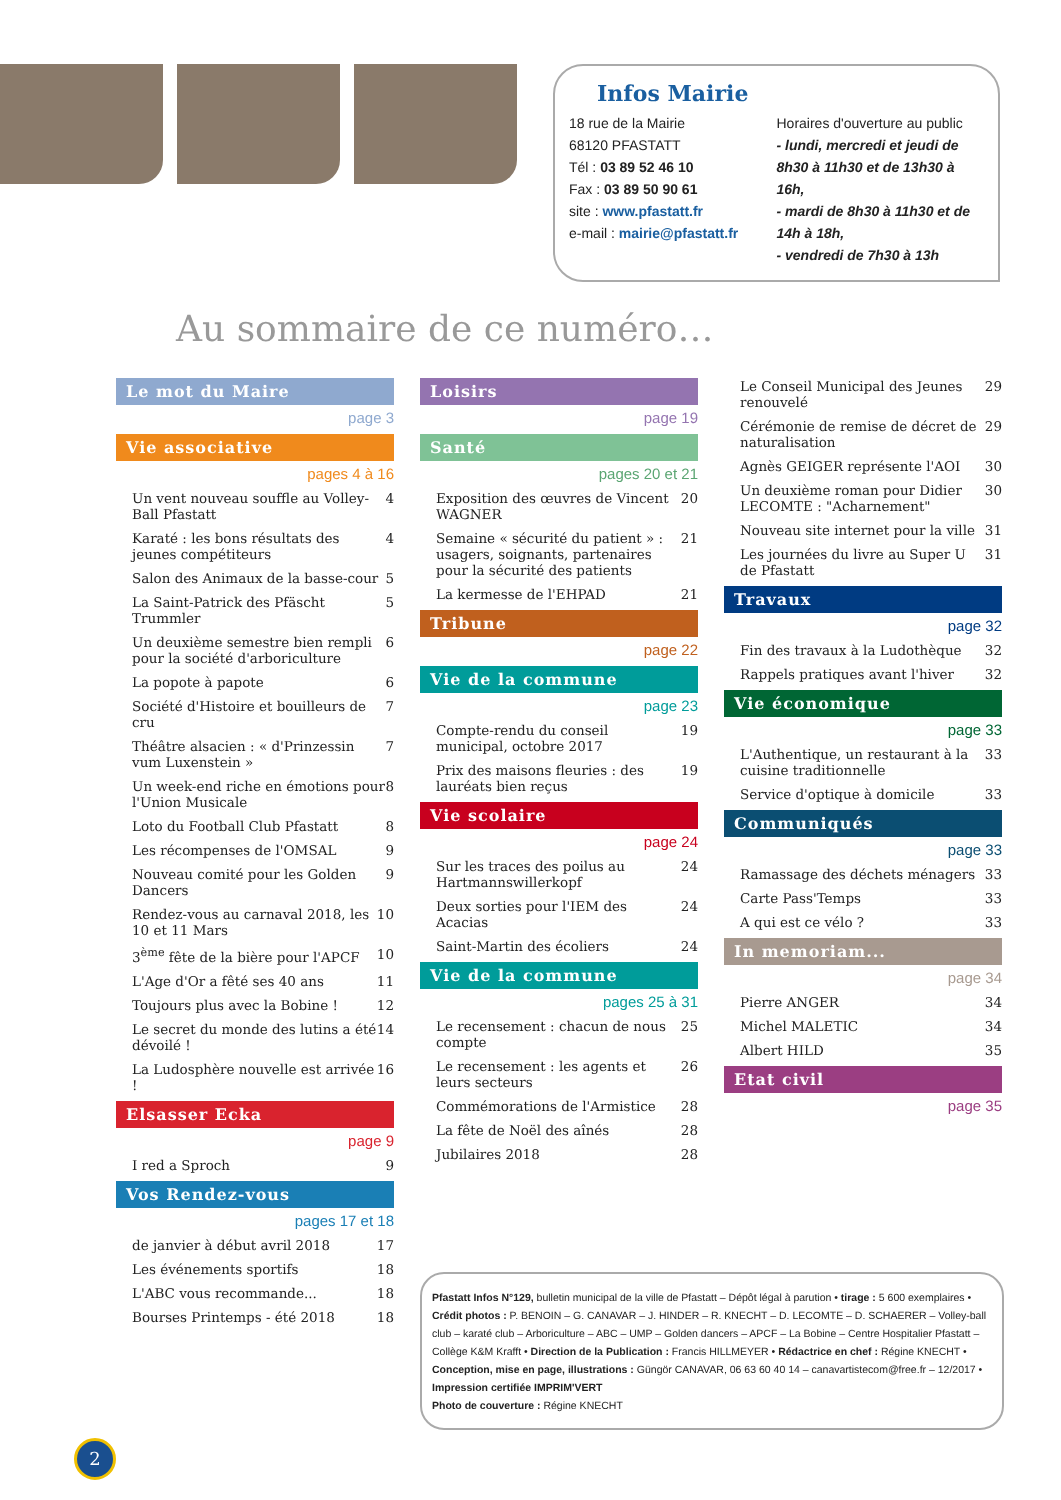Infos Mairie
18 rue de la Mairie
68120 PFASTATT
Tél : 03 89 52 46 10
Fax : 03 89 50 90 61
site : www.pfastatt.fr
e-mail : mairie@pfastatt.fr
Horaires d'ouverture au public
- lundi, mercredi et jeudi de 8h30 à 11h30 et de 13h30 à 16h,
- mardi de 8h30 à 11h30 et de 14h à 18h,
- vendredi de 7h30 à 13h
Au sommaire de ce numéro…
Le mot du Maire
page 3
Vie associative
pages 4 à 16
Un vent nouveau souffle au Volley-Ball Pfastatt 4
Karaté : les bons résultats des jeunes compétiteurs 4
Salon des Animaux de la basse-cour 5
La Saint-Patrick des Pfäscht Trummler 5
Un deuxième semestre bien rempli pour la société d'arboriculture 6
La popote à papote 6
Société d'Histoire et bouilleurs de cru 7
Théâtre alsacien : « d'Prinzessin vum Luxenstein » 7
Un week-end riche en émotions pour l'Union Musicale 8
Loto du Football Club Pfastatt 8
Les récompenses de l'OMSAL 9
Nouveau comité pour les Golden Dancers 9
Rendez-vous au carnaval 2018, les 10 et 11 Mars 10
3<sup>ème</sup> fête de la bière pour l'APCF 10
L'Age d'Or a fêté ses 40 ans 11
Toujours plus avec la Bobine ! 12
Le secret du monde des lutins a été dévoilé ! 14
La Ludosphère nouvelle est arrivée ! 16
Elsasser Ecka
page 9
I red a Sproch 9
Vos Rendez-vous
pages 17 et 18
de janvier à début avril 2018 17
Les événements sportifs 18
L'ABC vous recommande... 18
Bourses Printemps - été 2018 18
Loisirs
page 19
Santé
pages 20 et 21
Exposition des œuvres de Vincent WAGNER 20
Semaine « sécurité du patient » : usagers, soignants, partenaires pour la sécurité des patients 21
La kermesse de l'EHPAD 21
Tribune
page 22
Vie de la commune
page 23
Compte-rendu du conseil municipal, octobre 2017 19
Prix des maisons fleuries : des lauréats bien reçus 19
Vie scolaire
page 24
Sur les traces des poilus au Hartmannswillerkopf 24
Deux sorties pour l'IEM des Acacias 24
Saint-Martin des écoliers 24
Vie de la commune
pages 25 à 31
Le recensement : chacun de nous compte 25
Le recensement : les agents et leurs secteurs 26
Commémorations de l'Armistice 28
La fête de Noël des aînés 28
Jubilaires 2018 28
Le Conseil Municipal des Jeunes renouvelé 29
Cérémonie de remise de décret de naturalisation 29
Agnès GEIGER représente l'AOI 30
Un deuxième roman pour Didier LECOMTE : "Acharnement" 30
Nouveau site internet pour la ville 31
Les journées du livre au Super U de Pfastatt 31
Travaux
page 32
Fin des travaux à la Ludothèque 32
Rappels pratiques avant l'hiver 32
Vie économique
page 33
L'Authentique, un restaurant à la cuisine traditionnelle 33
Service d'optique à domicile 33
Communiqués
page 33
Ramassage des déchets ménagers 33
Carte Pass'Temps 33
A qui est ce vélo ? 33
In memoriam...
page 34
Pierre ANGER 34
Michel MALETIC 34
Albert HILD 35
Etat civil
page 35
Pfastatt Infos N°129, bulletin municipal de la ville de Pfastatt – Dépôt légal à parution • tirage : 5 600 exemplaires • Crédit photos : P. BENOIN – G. CANAVAR – J. HINDER – R. KNECHT – D. LECOMTE – D. SCHAERER – Volley-ball club – karaté club – Arboriculture – ABC – UMP – Golden dancers – APCF – La Bobine – Centre Hospitalier Pfastatt – Collège K&M Krafft • Direction de la Publication : Francis HILLMEYER • Rédactrice en chef : Régine KNECHT • Conception, mise en page, illustrations : Güngör CANAVAR, 06 63 60 40 14 – canavartistecom@free.fr – 12/2017 • Impression certifiée IMPRIM'VERT
Photo de couverture : Régine KNECHT
2